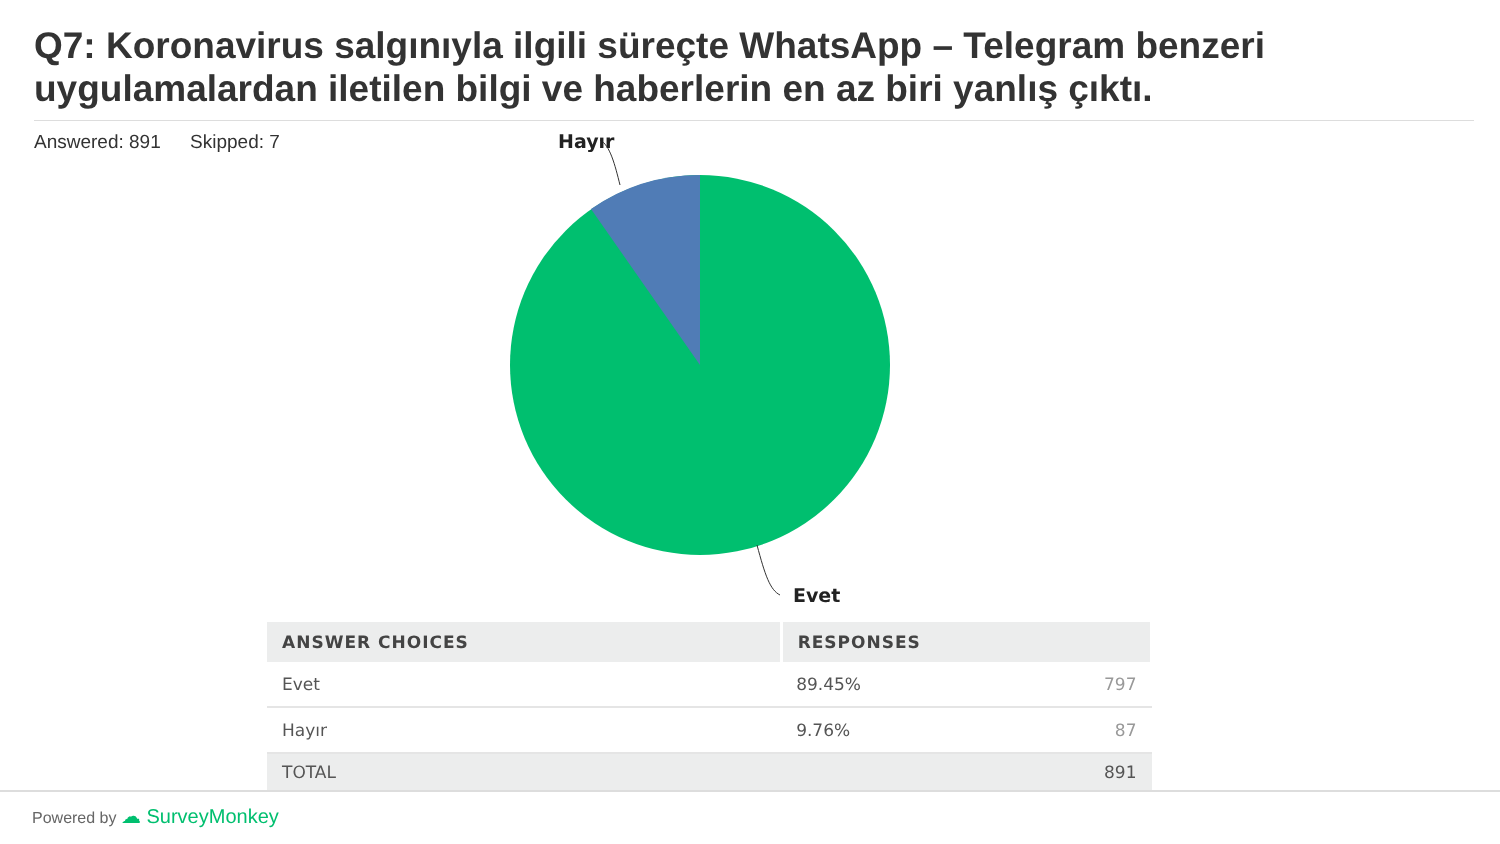Q7: Koronavirus salgınıyla ilgili süreçte WhatsApp – Telegram benzeri uygulamalardan iletilen bilgi ve haberlerin en az biri yanlış çıktı.
Answered: 891 Skipped: 7
Hayır
Evet
| ANSWER CHOICES | RESPONSES | |
| --- | --- | --- |
| Evet | 89.45% | 797 |
| Hayır | 9.76% | 87 |
| TOTAL | | 891 |
Powered by ☁ SurveyMonkey